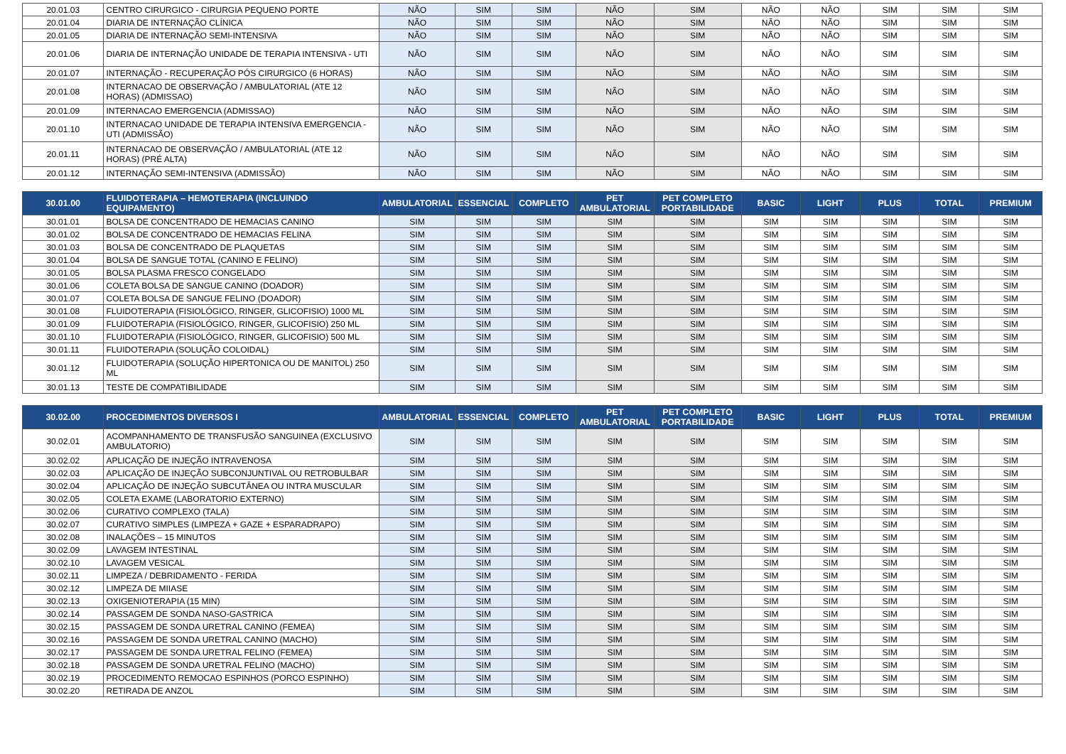| 20.01.03 | CENTRO CIRURGICO - CIRURGIA PEQUENO PORTE | NÃO | SIM | SIM | NÃO | SIM | NÃO | NÃO | SIM | SIM | SIM |
| 20.01.04 | DIARIA DE INTERNAÇÃO CLÍNICA | NÃO | SIM | SIM | NÃO | SIM | NÃO | NÃO | SIM | SIM | SIM |
| 20.01.05 | DIARIA DE INTERNAÇÃO SEMI-INTENSIVA | NÃO | SIM | SIM | NÃO | SIM | NÃO | NÃO | SIM | SIM | SIM |
| 20.01.06 | DIARIA DE INTERNAÇÃO UNIDADE DE TERAPIA INTENSIVA - UTI | NÃO | SIM | SIM | NÃO | SIM | NÃO | NÃO | SIM | SIM | SIM |
| 20.01.07 | INTERNAÇÃO - RECUPERAÇÃO PÓS CIRURGICO (6 HORAS) | NÃO | SIM | SIM | NÃO | SIM | NÃO | NÃO | SIM | SIM | SIM |
| 20.01.08 | INTERNACAO DE OBSERVAÇÃO / AMBULATORIAL (ATE 12 HORAS) (ADMISSAO) | NÃO | SIM | SIM | NÃO | SIM | NÃO | NÃO | SIM | SIM | SIM |
| 20.01.09 | INTERNACAO EMERGENCIA (ADMISSAO) | NÃO | SIM | SIM | NÃO | SIM | NÃO | NÃO | SIM | SIM | SIM |
| 20.01.10 | INTERNACAO UNIDADE DE TERAPIA INTENSIVA EMERGENCIA - UTI (ADMISSÃO) | NÃO | SIM | SIM | NÃO | SIM | NÃO | NÃO | SIM | SIM | SIM |
| 20.01.11 | INTERNACAO DE OBSERVAÇÃO / AMBULATORIAL (ATE 12 HORAS) (PRÉ ALTA) | NÃO | SIM | SIM | NÃO | SIM | NÃO | NÃO | SIM | SIM | SIM |
| 20.01.12 | INTERNAÇÃO SEMI-INTENSIVA (ADMISSÃO) | NÃO | SIM | SIM | NÃO | SIM | NÃO | NÃO | SIM | SIM | SIM |
| 30.01.00 | FLUIDOTERAPIA – HEMOTERAPIA (INCLUINDO EQUIPAMENTO) | AMBULATORIAL | ESSENCIAL | COMPLETO | PET AMBULATORIAL | PET COMPLETO PORTABILIDADE | BASIC | LIGHT | PLUS | TOTAL | PREMIUM |
| 30.01.01 | BOLSA DE CONCENTRADO DE HEMACIAS CANINO | SIM | SIM | SIM | SIM | SIM | SIM | SIM | SIM | SIM | SIM |
| 30.01.02 | BOLSA DE CONCENTRADO DE HEMACIAS FELINA | SIM | SIM | SIM | SIM | SIM | SIM | SIM | SIM | SIM | SIM |
| 30.01.03 | BOLSA DE CONCENTRADO DE PLAQUETAS | SIM | SIM | SIM | SIM | SIM | SIM | SIM | SIM | SIM | SIM |
| 30.01.04 | BOLSA DE SANGUE TOTAL (CANINO E FELINO) | SIM | SIM | SIM | SIM | SIM | SIM | SIM | SIM | SIM | SIM |
| 30.01.05 | BOLSA PLASMA FRESCO CONGELADO | SIM | SIM | SIM | SIM | SIM | SIM | SIM | SIM | SIM | SIM |
| 30.01.06 | COLETA BOLSA DE SANGUE CANINO (DOADOR) | SIM | SIM | SIM | SIM | SIM | SIM | SIM | SIM | SIM | SIM |
| 30.01.07 | COLETA BOLSA DE SANGUE FELINO (DOADOR) | SIM | SIM | SIM | SIM | SIM | SIM | SIM | SIM | SIM | SIM |
| 30.01.08 | FLUIDOTERAPIA (FISIOLÓGICO, RINGER, GLICOFISIO) 1000 ML | SIM | SIM | SIM | SIM | SIM | SIM | SIM | SIM | SIM | SIM |
| 30.01.09 | FLUIDOTERAPIA (FISIOLÓGICO, RINGER, GLICOFISIO) 250 ML | SIM | SIM | SIM | SIM | SIM | SIM | SIM | SIM | SIM | SIM |
| 30.01.10 | FLUIDOTERAPIA (FISIOLÓGICO, RINGER, GLICOFISIO) 500 ML | SIM | SIM | SIM | SIM | SIM | SIM | SIM | SIM | SIM | SIM |
| 30.01.11 | FLUIDOTERAPIA (SOLUÇÃO COLOIDAL) | SIM | SIM | SIM | SIM | SIM | SIM | SIM | SIM | SIM | SIM |
| 30.01.12 | FLUIDOTERAPIA (SOLUÇÃO HIPERTONICA OU DE MANITOL) 250 ML | SIM | SIM | SIM | SIM | SIM | SIM | SIM | SIM | SIM | SIM |
| 30.01.13 | TESTE DE COMPATIBILIDADE | SIM | SIM | SIM | SIM | SIM | SIM | SIM | SIM | SIM | SIM |
| 30.02.00 | PROCEDIMENTOS DIVERSOS I | AMBULATORIAL | ESSENCIAL | COMPLETO | PET AMBULATORIAL | PET COMPLETO PORTABILIDADE | BASIC | LIGHT | PLUS | TOTAL | PREMIUM |
| 30.02.01 | ACOMPANHAMENTO DE TRANSFUSÃO SANGUINEA (EXCLUSIVO AMBULATORIO) | SIM | SIM | SIM | SIM | SIM | SIM | SIM | SIM | SIM | SIM |
| 30.02.02 | APLICAÇÃO DE INJEÇÃO INTRAVENOSA | SIM | SIM | SIM | SIM | SIM | SIM | SIM | SIM | SIM | SIM |
| 30.02.03 | APLICAÇÃO DE INJEÇÃO SUBCONJUNTIVAL OU RETROBULBAR | SIM | SIM | SIM | SIM | SIM | SIM | SIM | SIM | SIM | SIM |
| 30.02.04 | APLICAÇÃO DE INJEÇÃO SUBCUTÂNEA OU INTRA MUSCULAR | SIM | SIM | SIM | SIM | SIM | SIM | SIM | SIM | SIM | SIM |
| 30.02.05 | COLETA EXAME (LABORATORIO EXTERNO) | SIM | SIM | SIM | SIM | SIM | SIM | SIM | SIM | SIM | SIM |
| 30.02.06 | CURATIVO COMPLEXO (TALA) | SIM | SIM | SIM | SIM | SIM | SIM | SIM | SIM | SIM | SIM |
| 30.02.07 | CURATIVO SIMPLES (LIMPEZA + GAZE + ESPARADRAPO) | SIM | SIM | SIM | SIM | SIM | SIM | SIM | SIM | SIM | SIM |
| 30.02.08 | INALAÇÕES – 15 MINUTOS | SIM | SIM | SIM | SIM | SIM | SIM | SIM | SIM | SIM | SIM |
| 30.02.09 | LAVAGEM INTESTINAL | SIM | SIM | SIM | SIM | SIM | SIM | SIM | SIM | SIM | SIM |
| 30.02.10 | LAVAGEM VESICAL | SIM | SIM | SIM | SIM | SIM | SIM | SIM | SIM | SIM | SIM |
| 30.02.11 | LIMPEZA / DEBRIDAMENTO - FERIDA | SIM | SIM | SIM | SIM | SIM | SIM | SIM | SIM | SIM | SIM |
| 30.02.12 | LIMPEZA DE MIIASE | SIM | SIM | SIM | SIM | SIM | SIM | SIM | SIM | SIM | SIM |
| 30.02.13 | OXIGENIOTERAPIA (15 MIN) | SIM | SIM | SIM | SIM | SIM | SIM | SIM | SIM | SIM | SIM |
| 30.02.14 | PASSAGEM DE SONDA NASO-GASTRICA | SIM | SIM | SIM | SIM | SIM | SIM | SIM | SIM | SIM | SIM |
| 30.02.15 | PASSAGEM DE SONDA URETRAL CANINO (FEMEA) | SIM | SIM | SIM | SIM | SIM | SIM | SIM | SIM | SIM | SIM |
| 30.02.16 | PASSAGEM DE SONDA URETRAL CANINO (MACHO) | SIM | SIM | SIM | SIM | SIM | SIM | SIM | SIM | SIM | SIM |
| 30.02.17 | PASSAGEM DE SONDA URETRAL FELINO (FEMEA) | SIM | SIM | SIM | SIM | SIM | SIM | SIM | SIM | SIM | SIM |
| 30.02.18 | PASSAGEM DE SONDA URETRAL FELINO (MACHO) | SIM | SIM | SIM | SIM | SIM | SIM | SIM | SIM | SIM | SIM |
| 30.02.19 | PROCEDIMENTO REMOCAO ESPINHOS (PORCO ESPINHO) | SIM | SIM | SIM | SIM | SIM | SIM | SIM | SIM | SIM | SIM |
| 30.02.20 | RETIRADA DE ANZOL | SIM | SIM | SIM | SIM | SIM | SIM | SIM | SIM | SIM | SIM |